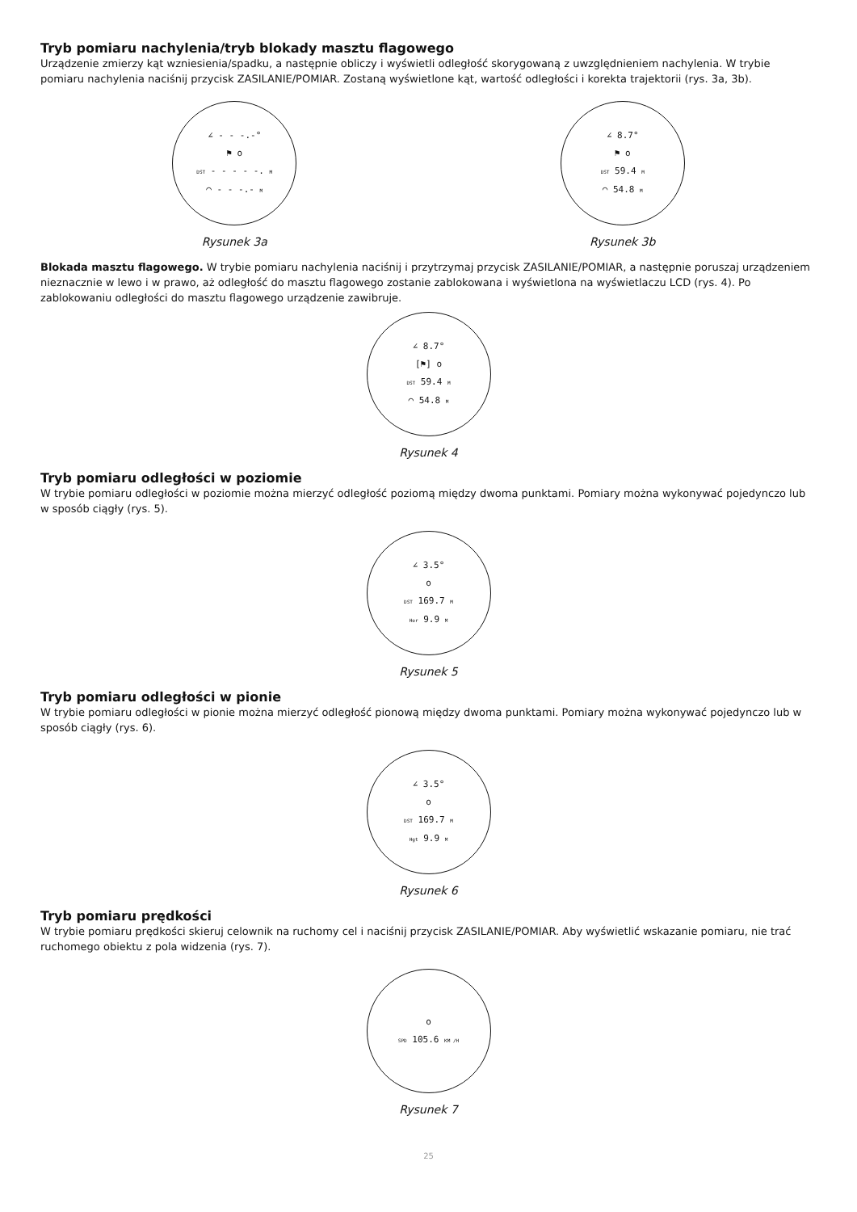Tryb pomiaru nachylenia/tryb blokady masztu flagowego
Urządzenie zmierzy kąt wzniesienia/spadku, a następnie obliczy i wyświetli odległość skorygowaną z uwzględnieniem nachylenia. W trybie pomiaru nachylenia naciśnij przycisk ZASILANIE/POMIAR. Zostaną wyświetlone kąt, wartość odległości i korekta trajektorii (rys. 3a, 3b).
∠ - - -.-°
⚑ o
DST - - - - -. M
◠ - - -.- M
Rysunek 3a
∠ 8.7°
⚑ o
DST 59.4 M
◠ 54.8 M
Rysunek 3b
Blokada masztu flagowego. W trybie pomiaru nachylenia naciśnij i przytrzymaj przycisk ZASILANIE/POMIAR, a następnie poruszaj urządzeniem nieznacznie w lewo i w prawo, aż odległość do masztu flagowego zostanie zablokowana i wyświetlona na wyświetlaczu LCD (rys. 4). Po zablokowaniu odległości do masztu flagowego urządzenie zawibruje.
∠ 8.7°
[⚑] o
DST 59.4 M
◠ 54.8 M
Rysunek 4
Tryb pomiaru odległości w poziomie
W trybie pomiaru odległości w poziomie można mierzyć odległość poziomą między dwoma punktami. Pomiary można wykonywać pojedynczo lub w sposób ciągły (rys. 5).
∠ 3.5°
o
DST 169.7 M
Hor 9.9 M
Rysunek 5
Tryb pomiaru odległości w pionie
W trybie pomiaru odległości w pionie można mierzyć odległość pionową między dwoma punktami. Pomiary można wykonywać pojedynczo lub w sposób ciągły (rys. 6).
∠ 3.5°
o
DST 169.7 M
Hgt 9.9 M
Rysunek 6
Tryb pomiaru prędkości
W trybie pomiaru prędkości skieruj celownik na ruchomy cel i naciśnij przycisk ZASILANIE/POMIAR. Aby wyświetlić wskazanie pomiaru, nie trać ruchomego obiektu z pola widzenia (rys. 7).
o
SPD 105.6 KM /H
Rysunek 7
25